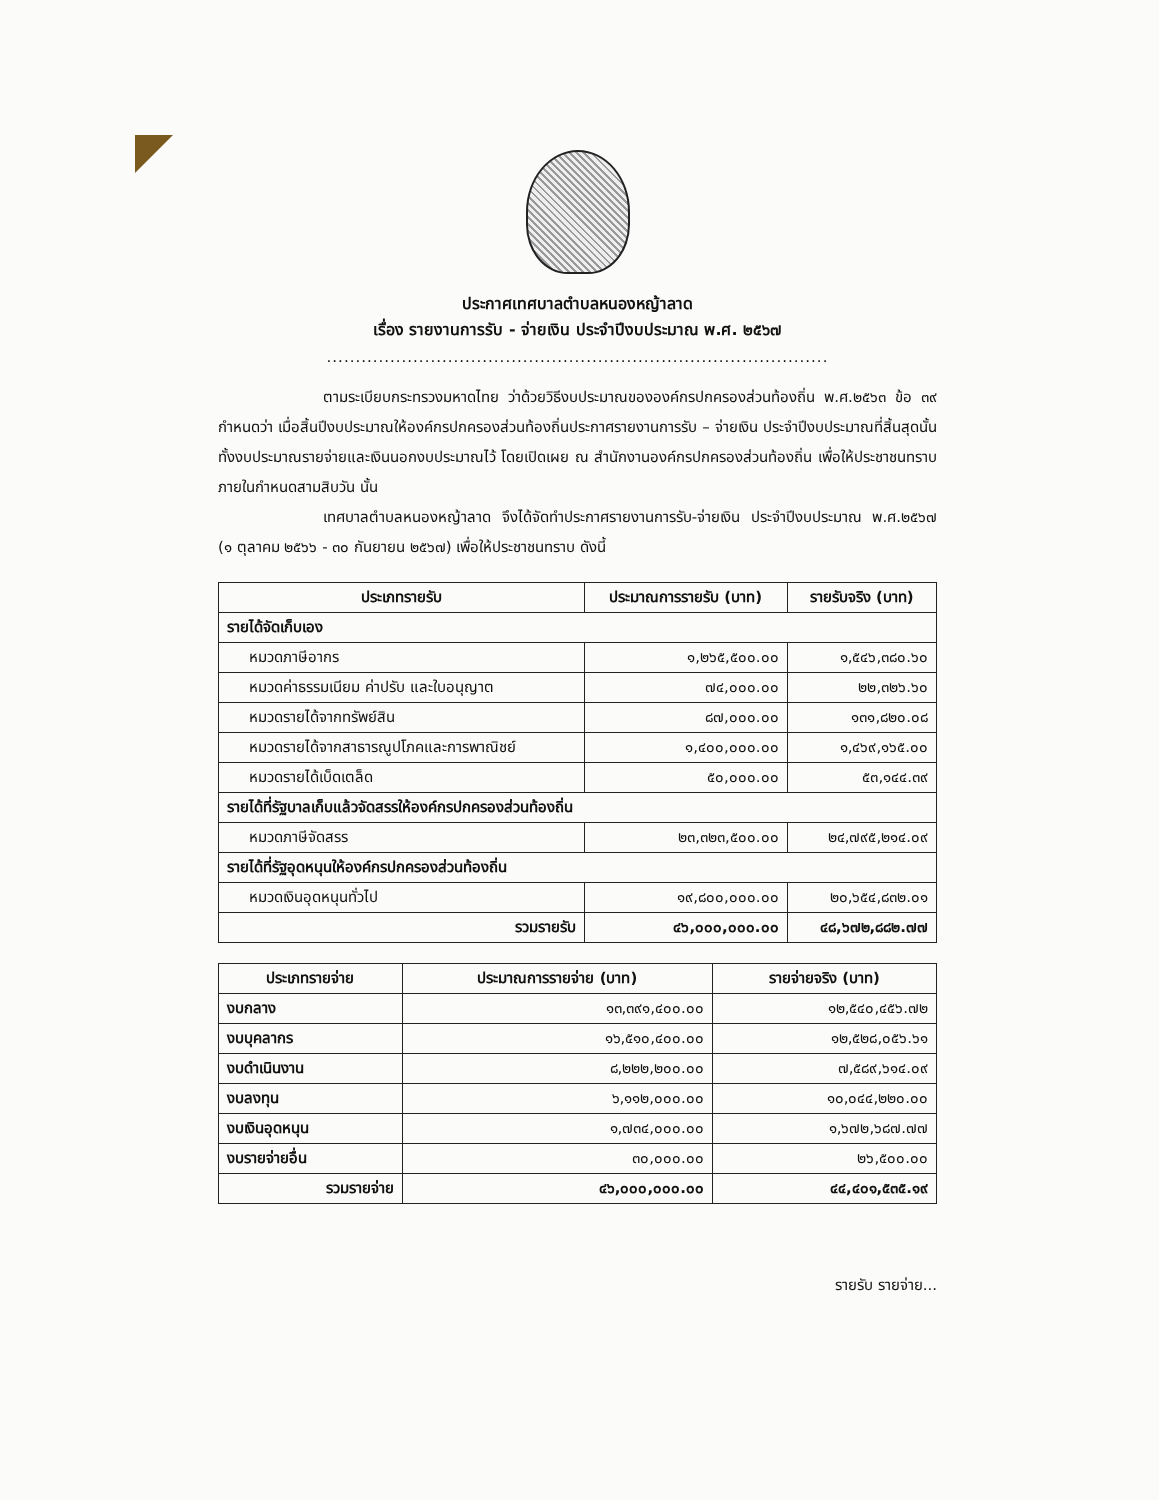ประกาศเทศบาลตำบลหนองหญ้าลาด
เรื่อง รายงานการรับ - จ่ายเงิน ประจำปีงบประมาณ พ.ศ. ๒๕๖๗
.......................................................................................
ตามระเบียบกระทรวงมหาดไทย ว่าด้วยวิธีงบประมาณขององค์กรปกครองส่วนท้องถิ่น พ.ศ.๒๕๖๓ ข้อ ๓๙ กำหนดว่า เมื่อสิ้นปีงบประมาณให้องค์กรปกครองส่วนท้องถิ่นประกาศรายงานการรับ – จ่ายเงิน ประจำปีงบประมาณที่สิ้นสุดนั้น ทั้งงบประมาณรายจ่ายและเงินนอกงบประมาณไว้ โดยเปิดเผย ณ สำนักงานองค์กรปกครองส่วนท้องถิ่น เพื่อให้ประชาชนทราบภายในกำหนดสามสิบวัน นั้น
เทศบาลตำบลหนองหญ้าลาด จึงได้จัดทำประกาศรายงานการรับ-จ่ายเงิน ประจำปีงบประมาณ พ.ศ.๒๕๖๗ (๑ ตุลาคม ๒๕๖๖ - ๓๐ กันยายน ๒๕๖๗) เพื่อให้ประชาชนทราบ ดังนี้
| ประเภทรายรับ | ประมาณการรายรับ (บาท) | รายรับจริง (บาท) |
| --- | --- | --- |
| รายได้จัดเก็บเอง | | |
| หมวดภาษีอากร | ๑,๒๖๕,๕๐๐.๐๐ | ๑,๕๔๖,๓๘๐.๖๐ |
| หมวดค่าธรรมเนียม ค่าปรับ และใบอนุญาต | ๗๔,๐๐๐.๐๐ | ๒๒,๓๒๖.๖๐ |
| หมวดรายได้จากทรัพย์สิน | ๘๗,๐๐๐.๐๐ | ๑๓๑,๘๒๐.๐๘ |
| หมวดรายได้จากสาธารณูปโภคและการพาณิชย์ | ๑,๔๐๐,๐๐๐.๐๐ | ๑,๔๖๙,๑๖๕.๐๐ |
| หมวดรายได้เบ็ดเตล็ด | ๕๐,๐๐๐.๐๐ | ๕๓,๑๔๔.๓๙ |
| รายได้ที่รัฐบาลเก็บแล้วจัดสรรให้องค์กรปกครองส่วนท้องถิ่น | | |
| หมวดภาษีจัดสรร | ๒๓,๓๒๓,๕๐๐.๐๐ | ๒๔,๗๙๕,๒๑๔.๐๙ |
| รายได้ที่รัฐอุดหนุนให้องค์กรปกครองส่วนท้องถิ่น | | |
| หมวดเงินอุดหนุนทั่วไป | ๑๙,๘๐๐,๐๐๐.๐๐ | ๒๐,๖๕๔,๘๓๒.๐๑ |
| รวมรายรับ | ๔๖,๐๐๐,๐๐๐.๐๐ | ๔๘,๖๗๒,๘๘๒.๗๗ |
| ประเภทรายจ่าย | ประมาณการรายจ่าย (บาท) | รายจ่ายจริง (บาท) |
| --- | --- | --- |
| งบกลาง | ๑๓,๓๙๑,๔๐๐.๐๐ | ๑๒,๕๔๐,๔๕๖.๗๒ |
| งบบุคลากร | ๑๖,๕๑๐,๔๐๐.๐๐ | ๑๒,๕๒๘,๐๕๖.๖๑ |
| งบดำเนินงาน | ๘,๒๒๒,๒๐๐.๐๐ | ๗,๕๘๙,๖๑๔.๐๙ |
| งบลงทุน | ๖,๑๑๒,๐๐๐.๐๐ | ๑๐,๐๔๔,๒๒๐.๐๐ |
| งบเงินอุดหนุน | ๑,๗๓๔,๐๐๐.๐๐ | ๑,๖๗๒,๖๘๗.๗๗ |
| งบรายจ่ายอื่น | ๓๐,๐๐๐.๐๐ | ๒๖,๕๐๐.๐๐ |
| รวมรายจ่าย | ๔๖,๐๐๐,๐๐๐.๐๐ | ๔๔,๔๐๑,๕๓๕.๑๙ |
รายรับ รายจ่าย...